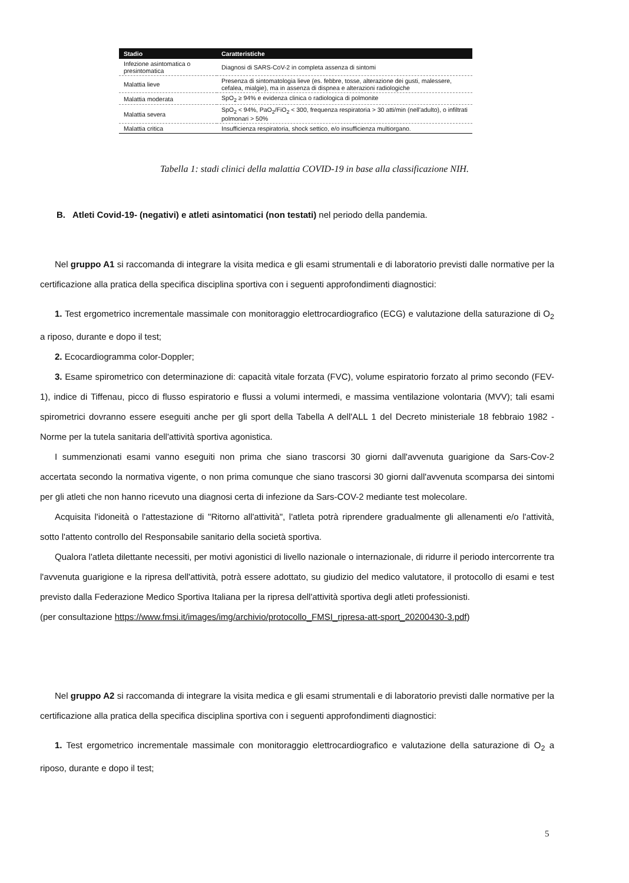| Stadio | Caratteristiche |
| --- | --- |
| Infezione asintomatica o presintomatica | Diagnosi di SARS-CoV-2 in completa assenza di sintomi |
| Malattia lieve | Presenza di sintomatologia lieve (es. febbre, tosse, alterazione dei gusti, malessere, cefalea, mialgie), ma in assenza di dispnea e alterazioni radiologiche |
| Malattia moderata | SpO<sub>2</sub> ≥ 94% e evidenza clinica o radiologica di polmonite |
| Malattia severa | SpO<sub>2</sub> < 94%, PaO<sub>2</sub>/FiO<sub>2</sub> < 300, frequenza respiratoria > 30 atti/min (nell'adulto), o infiltrati polmonari > 50% |
| Malattia critica | Insufficienza respiratoria, shock settico, e/o insufficienza multiorgano. |
Tabella 1: stadi clinici della malattia COVID-19 in base alla classificazione NIH.
B. Atleti Covid-19- (negativi) e atleti asintomatici (non testati) nel periodo della pandemia.
Nel gruppo A1 si raccomanda di integrare la visita medica e gli esami strumentali e di laboratorio previsti dalle normative per la certificazione alla pratica della specifica disciplina sportiva con i seguenti approfondimenti diagnostici:
1. Test ergometrico incrementale massimale con monitoraggio elettrocardiografico (ECG) e valutazione della saturazione di O<sub>2</sub> a riposo, durante e dopo il test;
2. Ecocardiogramma color-Doppler;
3. Esame spirometrico con determinazione di: capacità vitale forzata (FVC), volume espiratorio forzato al primo secondo (FEV-1), indice di Tiffenau, picco di flusso espiratorio e flussi a volumi intermedi, e massima ventilazione volontaria (MVV); tali esami spirometrici dovranno essere eseguiti anche per gli sport della Tabella A dell'ALL 1 del Decreto ministeriale 18 febbraio 1982 - Norme per la tutela sanitaria dell'attività sportiva agonistica.
I summenzionati esami vanno eseguiti non prima che siano trascorsi 30 giorni dall'avvenuta guarigione da Sars-Cov-2 accertata secondo la normativa vigente, o non prima comunque che siano trascorsi 30 giorni dall'avvenuta scomparsa dei sintomi per gli atleti che non hanno ricevuto una diagnosi certa di infezione da Sars-COV-2 mediante test molecolare.
Acquisita l'idoneità o l'attestazione di "Ritorno all'attività", l'atleta potrà riprendere gradualmente gli allenamenti e/o l'attività, sotto l'attento controllo del Responsabile sanitario della società sportiva.
Qualora l'atleta dilettante necessiti, per motivi agonistici di livello nazionale o internazionale, di ridurre il periodo intercorrente tra l'avvenuta guarigione e la ripresa dell'attività, potrà essere adottato, su giudizio del medico valutatore, il protocollo di esami e test previsto dalla Federazione Medico Sportiva Italiana per la ripresa dell'attività sportiva degli atleti professionisti.
(per consultazione https://www.fmsi.it/images/img/archivio/protocollo_FMSI_ripresa-att-sport_20200430-3.pdf)
Nel gruppo A2 si raccomanda di integrare la visita medica e gli esami strumentali e di laboratorio previsti dalle normative per la certificazione alla pratica della specifica disciplina sportiva con i seguenti approfondimenti diagnostici:
1. Test ergometrico incrementale massimale con monitoraggio elettrocardiografico e valutazione della saturazione di O<sub>2</sub> a riposo, durante e dopo il test;
5